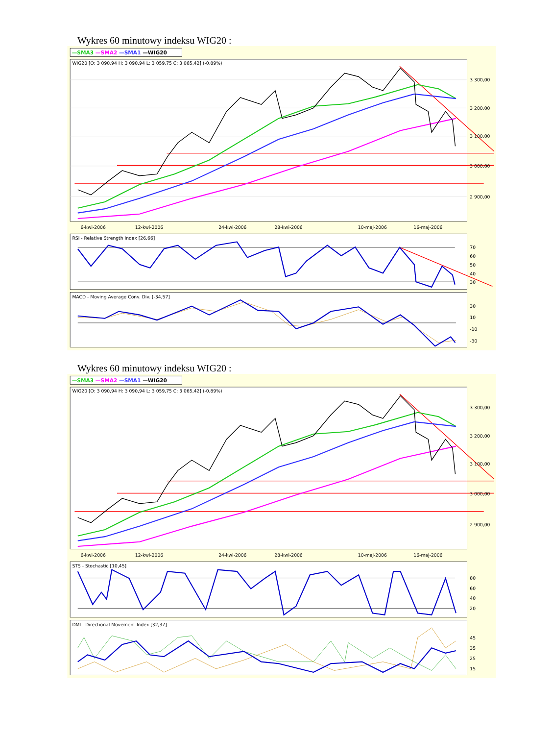Wykres 60 minutowy indeksu WIG20 :
—SMA3 —SMA2 —SMA1 —WIG20
WIG20 [O: 3 090,94 H: 3 090,94 L: 3 059,75 C: 3 065,42] (-0,89%)
3 300,00
3 200,00
3 100,00
3 000,00
2 900,00
6-kwi-2006
12-kwi-2006
24-kwi-2006
28-kwi-2006
10-maj-2006
16-maj-2006
RSI - Relative Strength Index [26,66]
70
60
50
40
30
MACD - Moving Average Conv. Div. [-34,57]
30
10
-10
-30
Wykres 60 minutowy indeksu WIG20 :
—SMA3 —SMA2 —SMA1 —WIG20
WIG20 [O: 3 090,94 H: 3 090,94 L: 3 059,75 C: 3 065,42] (-0,89%)
3 300,00
3 200,00
3 100,00
3 000,00
2 900,00
6-kwi-2006
12-kwi-2006
24-kwi-2006
28-kwi-2006
10-maj-2006
16-maj-2006
STS - Stochastic [10,45]
80
60
40
20
DMI - Directional Movement Index [32,37]
45
35
25
15